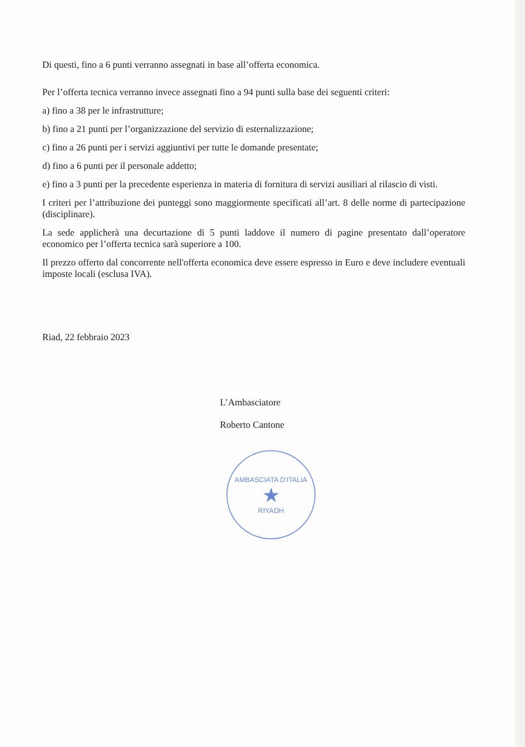Di questi, fino a 6 punti verranno assegnati in base all’offerta economica.
Per l’offerta tecnica verranno invece assegnati fino a 94 punti sulla base dei seguenti criteri:
a) fino a 38 per le infrastrutture;
b) fino a 21 punti per l’organizzazione del servizio di esternalizzazione;
c) fino a 26 punti per i servizi aggiuntivi per tutte le domande presentate;
d) fino a 6 punti per il personale addetto;
e) fino a 3 punti per la precedente esperienza in materia di fornitura di servizi ausiliari al rilascio di visti.
I criteri per l’attribuzione dei punteggi sono maggiormente specificati all’art. 8 delle norme di partecipazione (disciplinare).
La sede applicherà una decurtazione di 5 punti laddove il numero di pagine presentato dall’operatore economico per l’offerta tecnica sarà superiore a 100.
Il prezzo offerto dal concorrente nell'offerta economica deve essere espresso in Euro e deve includere eventuali imposte locali (esclusa IVA).
Riad, 22 febbraio 2023
L’Ambasciatore
Roberto Cantone
AMBASCIATA D'ITALIA
★
RIYADH